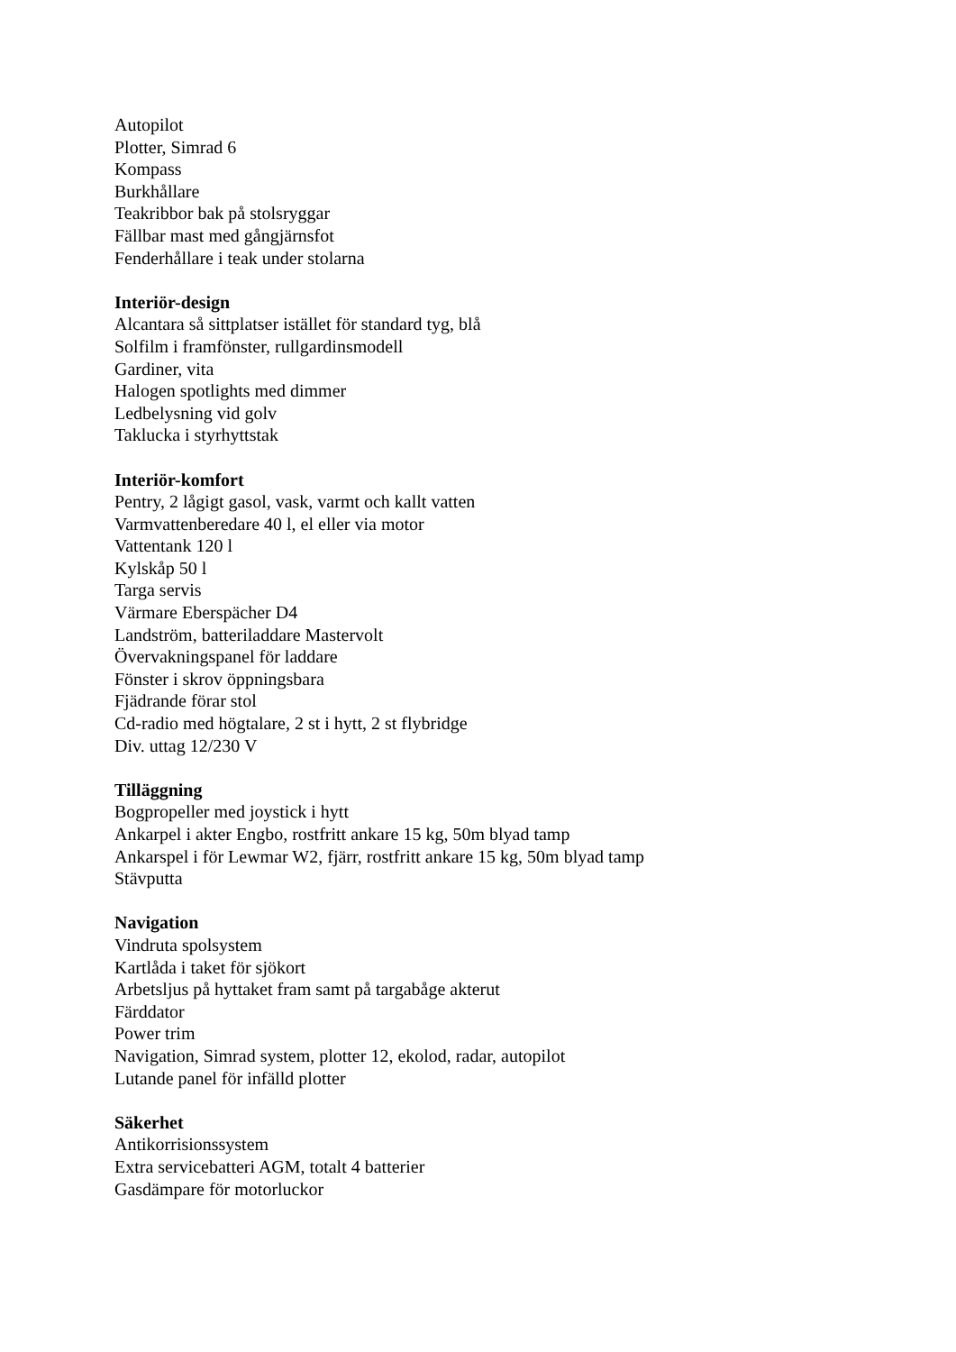Autopilot
Plotter, Simrad 6
Kompass
Burkhållare
Teakribbor bak på stolsryggar
Fällbar mast med gångjärnsfot
Fenderhållare i teak under stolarna
Interiör-design
Alcantara så sittplatser istället för standard tyg, blå
Solfilm i framfönster, rullgardinsmodell
Gardiner, vita
Halogen spotlights med dimmer
Ledbelysning vid golv
Taklucka i styrhyttstak
Interiör-komfort
Pentry, 2 lågigt gasol, vask, varmt och kallt vatten
Varmvattenberedare 40 l, el eller via motor
Vattentank 120 l
Kylskåp 50 l
Targa servis
Värmare Eberspächer D4
Landström, batteriladdare Mastervolt
Övervakningspanel för laddare
Fönster i skrov öppningsbara
Fjädrande förar stol
Cd-radio med högtalare, 2 st i hytt, 2 st flybridge
Div. uttag 12/230 V
Tilläggning
Bogpropeller med joystick i hytt
Ankarpel i akter Engbo, rostfritt ankare 15 kg, 50m blyad tamp
Ankarspel i för Lewmar W2, fjärr, rostfritt ankare 15 kg, 50m blyad tamp
Stävputta
Navigation
Vindruta spolsystem
Kartlåda i taket för sjökort
Arbetsljus på hyttaket fram samt på targabåge akterut
Färddator
Power trim
Navigation, Simrad system, plotter 12, ekolod, radar, autopilot
Lutande panel för infälld plotter
Säkerhet
Antikorrisionssystem
Extra servicebatteri AGM, totalt 4 batterier
Gasdämpare för motorluckor